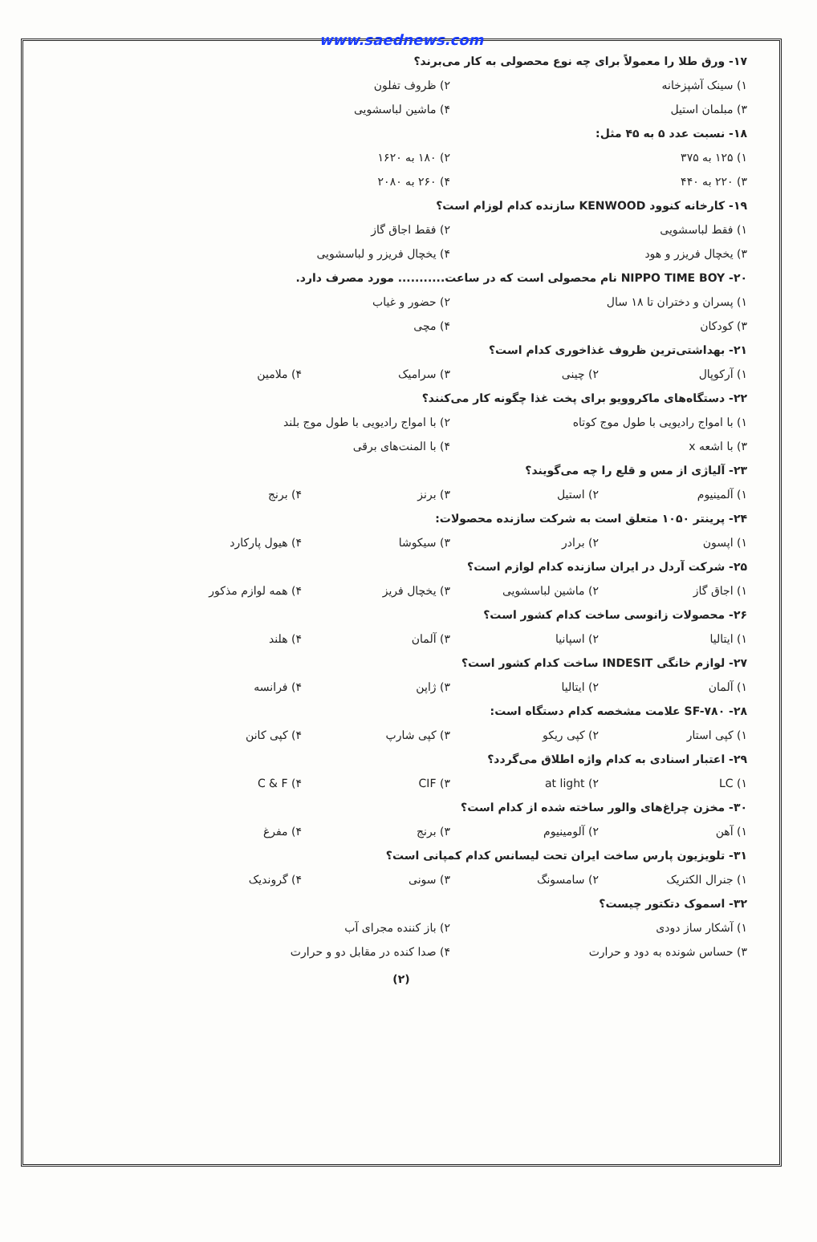www.saednews.com
۱۷- ورق طلا را معمولاً برای چه نوع محصولی به کار می‌برند؟
۱) سینک آشپزخانه ۲) ظروف تفلون
۳) مبلمان استیل ۴) ماشین لباسشویی
۱۸- نسبت عدد ۵ به ۴۵ مثل:
۱) ۱۲۵ به ۳۷۵ ۲) ۱۸۰ به ۱۶۲۰
۳) ۲۲۰ به ۴۴۰ ۴) ۲۶۰ به ۲۰۸۰
۱۹- کارخانه کنوود KENWOOD سازنده کدام لوزام است؟
۱) فقط لباسشویی ۲) فقط اجاق گاز
۳) یخچال فریزر و هود ۴) یخچال فریزر و لباسشویی
۲۰- NIPPO TIME BOY نام محصولی است که در ساعت........... مورد مصرف دارد.
۱) پسران و دختران تا ۱۸ سال ۲) حضور و غیاب
۳) کودکان ۴) مچی
۲۱- بهداشتی‌ترین ظروف غذاخوری کدام است؟
۱) آرکوپال ۲) چینی ۳) سرامیک ۴) ملامین
۲۲- دستگاه‌های ماکروویو برای پخت غذا چگونه کار می‌کنند؟
۱) با امواج رادیویی با طول موج کوتاه ۲) با امواج رادیویی با طول موج بلند
۳) با اشعه x ۴) با المنت‌های برقی
۲۳- آلیاژی از مس و قلع را چه می‌گویند؟
۱) آلمینیوم ۲) استیل ۳) برنز ۴) برنج
۲۴- پرینتر ۱۰۵۰ متعلق است به شرکت سازنده محصولات:
۱) اپسون ۲) برادر ۳) سیکوشا ۴) هیول پارکارد
۲۵- شرکت آردل در ایران سازنده کدام لوازم است؟
۱) اجاق گاز ۲) ماشین لباسشویی ۳) یخچال فریز ۴) همه لوازم مذکور
۲۶- محصولات زانوسی ساخت کدام کشور است؟
۱) ایتالیا ۲) اسپانیا ۳) آلمان ۴) هلند
۲۷- لوازم خانگی INDESIT ساخت کدام کشور است؟
۱) آلمان ۲) ایتالیا ۳) ژاپن ۴) فرانسه
۲۸- SF-۷۸۰ علامت مشخصه کدام دستگاه است:
۱) کپی استار ۲) کپی ریکو ۳) کپی شارپ ۴) کپی کانن
۲۹- اعتبار اسنادی به کدام واژه اطلاق می‌گردد؟
۱) LC ۲) at light ۳) CIF ۴) C & F
۳۰- مخزن چراغ‌های والور ساخته شده از کدام است؟
۱) آهن ۲) آلومینیوم ۳) برنج ۴) مفرغ
۳۱- تلویزیون پارس ساخت ایران تحت لیسانس کدام کمپانی است؟
۱) جنرال الکتریک ۲) سامسونگ ۳) سونی ۴) گروندیک
۳۲- اسموک دتکتور چیست؟
۱) آشکار ساز دودی ۲) باز کننده مجرای آب
۳) حساس شونده به دود و حرارت ۴) صدا کنده در مقابل دو و حرارت
(۲)